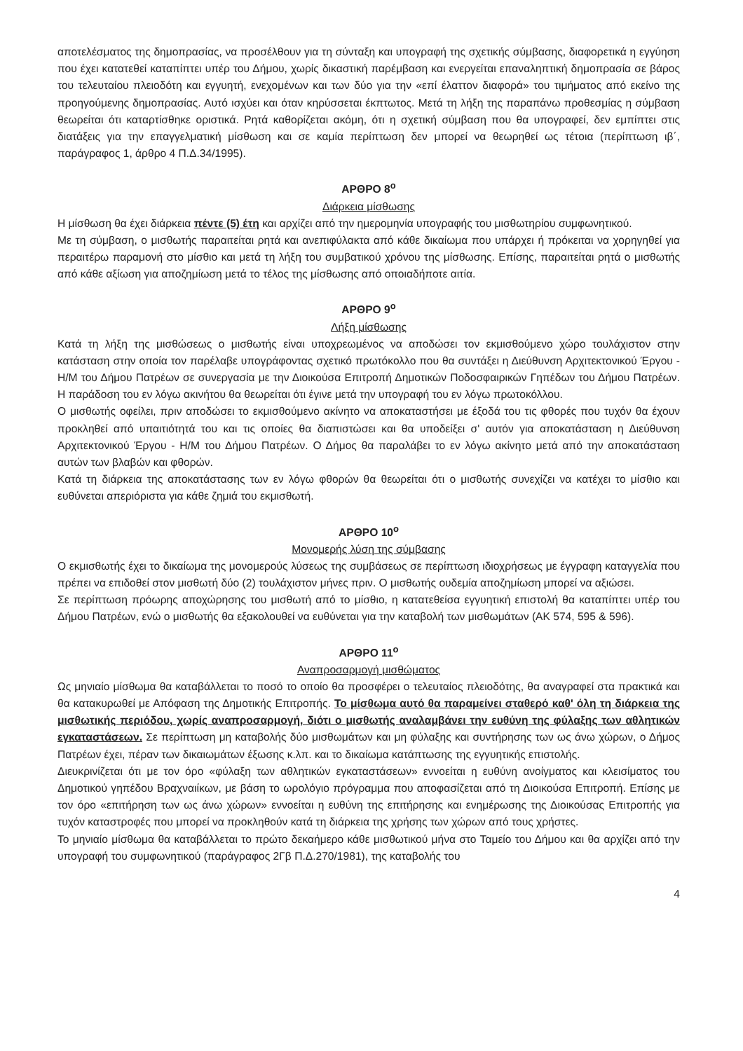αποτελέσματος της δημοπρασίας, να προσέλθουν για τη σύνταξη και υπογραφή της σχετικής σύμβασης, διαφορετικά η εγγύηση που έχει κατατεθεί καταπίπτει υπέρ του Δήμου, χωρίς δικαστική παρέμβαση και ενεργείται επαναληπτική δημοπρασία σε βάρος του τελευταίου πλειοδότη και εγγυητή, ενεχομένων και των δύο για την «επί έλαττον διαφορά» του τιμήματος από εκείνο της προηγούμενης δημοπρασίας. Αυτό ισχύει και όταν κηρύσσεται έκπτωτος. Μετά τη λήξη της παραπάνω προθεσμίας η σύμβαση θεωρείται ότι καταρτίσθηκε οριστικά. Ρητά καθορίζεται ακόμη, ότι η σχετική σύμβαση που θα υπογραφεί, δεν εμπίπτει στις διατάξεις για την επαγγελματική μίσθωση και σε καμία περίπτωση δεν μπορεί να θεωρηθεί ως τέτοια (περίπτωση ιβ΄, παράγραφος 1, άρθρο 4 Π.Δ.34/1995).
ΑΡΘΡΟ 8<sup>ο</sup>
Διάρκεια μίσθωσης
Η μίσθωση θα έχει διάρκεια πέντε (5) έτη και αρχίζει από την ημερομηνία υπογραφής του μισθωτηρίου συμφωνητικού.
Με τη σύμβαση, ο μισθωτής παραιτείται ρητά και ανεπιφύλακτα από κάθε δικαίωμα που υπάρχει ή πρόκειται να χορηγηθεί για περαιτέρω παραμονή στο μίσθιο και μετά τη λήξη του συμβατικού χρόνου της μίσθωσης. Επίσης, παραιτείται ρητά ο μισθωτής από κάθε αξίωση για αποζημίωση μετά το τέλος της μίσθωσης από οποιαδήποτε αιτία.
ΑΡΘΡΟ 9<sup>ο</sup>
Λήξη μίσθωσης
Κατά τη λήξη της μισθώσεως ο μισθωτής είναι υποχρεωμένος να αποδώσει τον εκμισθούμενο χώρο τουλάχιστον στην κατάσταση στην οποία τον παρέλαβε υπογράφοντας σχετικό πρωτόκολλο που θα συντάξει η Διεύθυνση Αρχιτεκτονικού Έργου - Η/Μ του Δήμου Πατρέων σε συνεργασία με την Διοικούσα Επιτροπή Δημοτικών Ποδοσφαιρικών Γηπέδων του Δήμου Πατρέων. Η παράδοση του εν λόγω ακινήτου θα θεωρείται ότι έγινε μετά την υπογραφή του εν λόγω πρωτοκόλλου.
Ο μισθωτής οφείλει, πριν αποδώσει το εκμισθούμενο ακίνητο να αποκαταστήσει με έξοδά του τις φθορές που τυχόν θα έχουν προκληθεί από υπαιτιότητά του και τις οποίες θα διαπιστώσει και θα υποδείξει σ' αυτόν για αποκατάσταση η Διεύθυνση Αρχιτεκτονικού Έργου - Η/Μ του Δήμου Πατρέων. Ο Δήμος θα παραλάβει το εν λόγω ακίνητο μετά από την αποκατάσταση αυτών των βλαβών και φθορών.
Κατά τη διάρκεια της αποκατάστασης των εν λόγω φθορών θα θεωρείται ότι ο μισθωτής συνεχίζει να κατέχει το μίσθιο και ευθύνεται απεριόριστα για κάθε ζημιά του εκμισθωτή.
ΑΡΘΡΟ 10<sup>ο</sup>
Μονομερής λύση της σύμβασης
Ο εκμισθωτής έχει το δικαίωμα της μονομερούς λύσεως της συμβάσεως σε περίπτωση ιδιοχρήσεως με έγγραφη καταγγελία που πρέπει να επιδοθεί στον μισθωτή δύο (2) τουλάχιστον μήνες πριν. Ο μισθωτής ουδεμία αποζημίωση μπορεί να αξιώσει.
Σε περίπτωση πρόωρης αποχώρησης του μισθωτή από το μίσθιο, η κατατεθείσα εγγυητική επιστολή θα καταπίπτει υπέρ του Δήμου Πατρέων, ενώ ο μισθωτής θα εξακολουθεί να ευθύνεται για την καταβολή των μισθωμάτων (ΑΚ 574, 595 & 596).
ΑΡΘΡΟ 11<sup>ο</sup>
Αναπροσαρμογή μισθώματος
Ως μηνιαίο μίσθωμα θα καταβάλλεται το ποσό το οποίο θα προσφέρει ο τελευταίος πλειοδότης, θα αναγραφεί στα πρακτικά και θα κατακυρωθεί με Απόφαση της Δημοτικής Επιτροπής. Το μίσθωμα αυτό θα παραμείνει σταθερό καθ' όλη τη διάρκεια της μισθωτικής περιόδου, χωρίς αναπροσαρμογή, διότι ο μισθωτής αναλαμβάνει την ευθύνη της φύλαξης των αθλητικών εγκαταστάσεων. Σε περίπτωση μη καταβολής δύο μισθωμάτων και μη φύλαξης και συντήρησης των ως άνω χώρων, ο Δήμος Πατρέων έχει, πέραν των δικαιωμάτων έξωσης κ.λπ. και το δικαίωμα κατάπτωσης της εγγυητικής επιστολής.
Διευκρινίζεται ότι με τον όρο «φύλαξη των αθλητικών εγκαταστάσεων» εννοείται η ευθύνη ανοίγματος και κλεισίματος του Δημοτικού γηπέδου Βραχναιίκων, με βάση το ωρολόγιο πρόγραμμα που αποφασίζεται από τη Διοικούσα Επιτροπή. Επίσης με τον όρο «επιτήρηση των ως άνω χώρων» εννοείται η ευθύνη της επιτήρησης και ενημέρωσης της Διοικούσας Επιτροπής για τυχόν καταστροφές που μπορεί να προκληθούν κατά τη διάρκεια της χρήσης των χώρων από τους χρήστες.
Το μηνιαίο μίσθωμα θα καταβάλλεται το πρώτο δεκαήμερο κάθε μισθωτικού μήνα στο Ταμείο του Δήμου και θα αρχίζει από την υπογραφή του συμφωνητικού (παράγραφος 2Γβ Π.Δ.270/1981), της καταβολής του
4